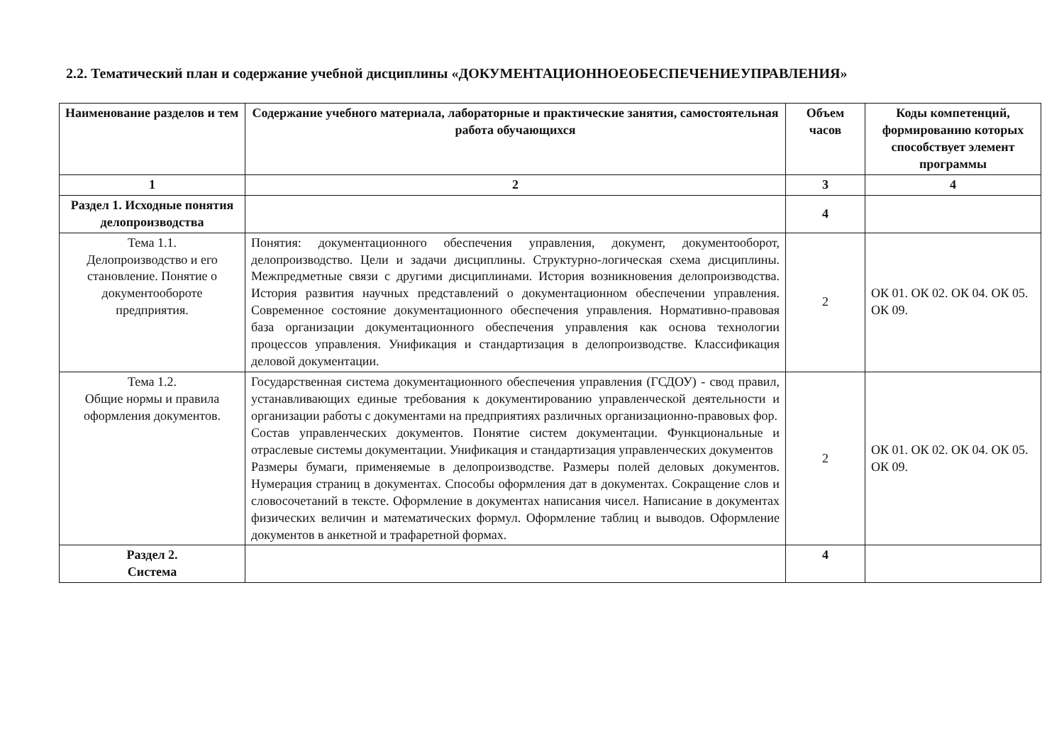2.2. Тематический план и содержание учебной дисциплины «ДОКУМЕНТАЦИОННОЕОБЕСПЕЧЕНИЕУПРАВЛЕНИЯ»
| Наименование разделов и тем | Содержание учебного материала, лабораторные и практические занятия, самостоятельная работа обучающихся | Объем часов | Коды компетенций, формированию которых способствует элемент программы |
| --- | --- | --- | --- |
| 1 | 2 | 3 | 4 |
| Раздел 1. Исходные понятия делопроизводства | | 4 | |
| Тема 1.1. Делопроизводство и его становление. Понятие о документообороте предприятия. | Понятия: документационного обеспечения управления, документ, документооборот, делопроизводство. Цели и задачи дисциплины. Структурно-логическая схема дисциплины. Межпредметные связи с другими дисциплинами. История возникновения делопроизводства. История развития научных представлений о документационном обеспечении управления. Современное состояние документационного обеспечения управления. Нормативно-правовая база организации документационного обеспечения управления как основа технологии процессов управления. Унификация и стандартизация в делопроизводстве. Классификация деловой документации. | 2 | ОК 01. ОК 02. ОК 04. ОК 05. ОК 09. |
| Тема 1.2. Общие нормы и правила оформления документов. | Государственная система документационного обеспечения управления (ГСДОУ) - свод правил, устанавливающих единые требования к документированию управленческой деятельности и организации работы с документами на предприятиях различных организационно-правовых фор. Состав управленческих документов. Понятие систем документации. Функциональные и отраслевые системы документации. Унификация и стандартизация управленческих документов Размеры бумаги, применяемые в делопроизводстве. Размеры полей деловых документов. Нумерация страниц в документах. Способы оформления дат в документах. Сокращение слов и словосочетаний в тексте. Оформление в документах написания чисел. Написание в документах физических величин и математических формул. Оформление таблиц и выводов. Оформление документов в анкетной и трафаретной формах. | 2 | ОК 01. ОК 02. ОК 04. ОК 05. ОК 09. |
| Раздел 2. Система | | 4 | |